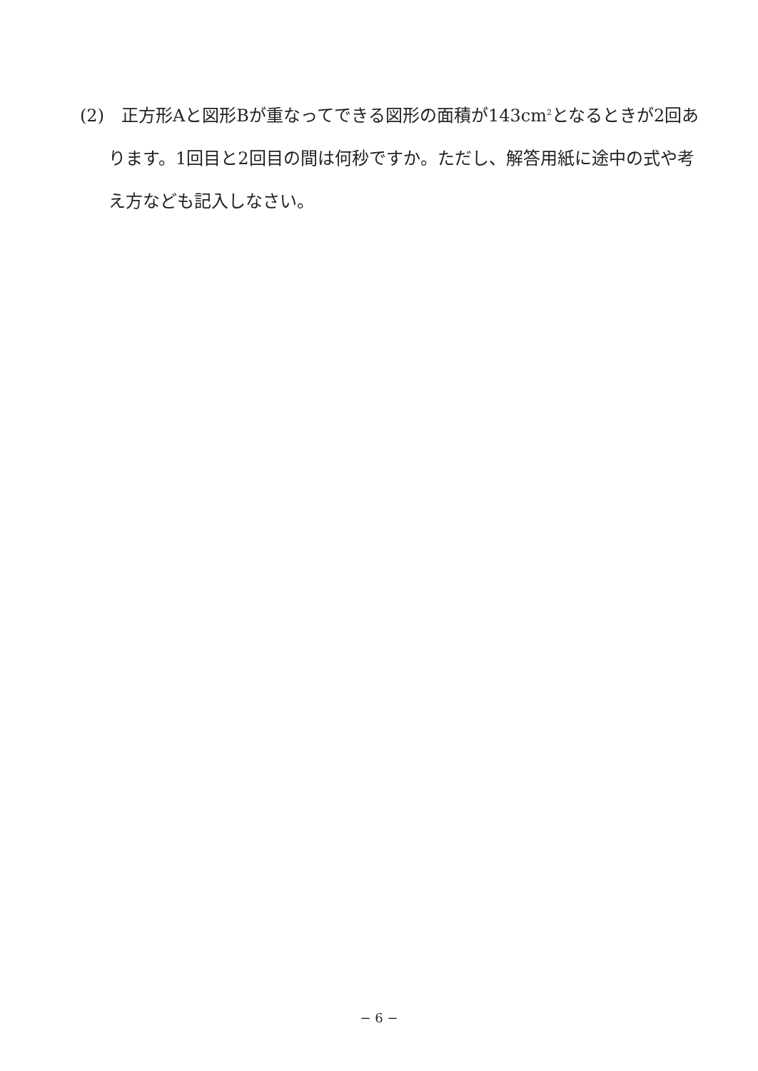(2)　正方形Aと図形Bが重なってできる図形の面積が143cm<sup>2</sup>となるときが2回あります。1回目と2回目の間は何秒ですか。ただし、解答用紙に途中の式や考え方なども記入しなさい。
− 6 −